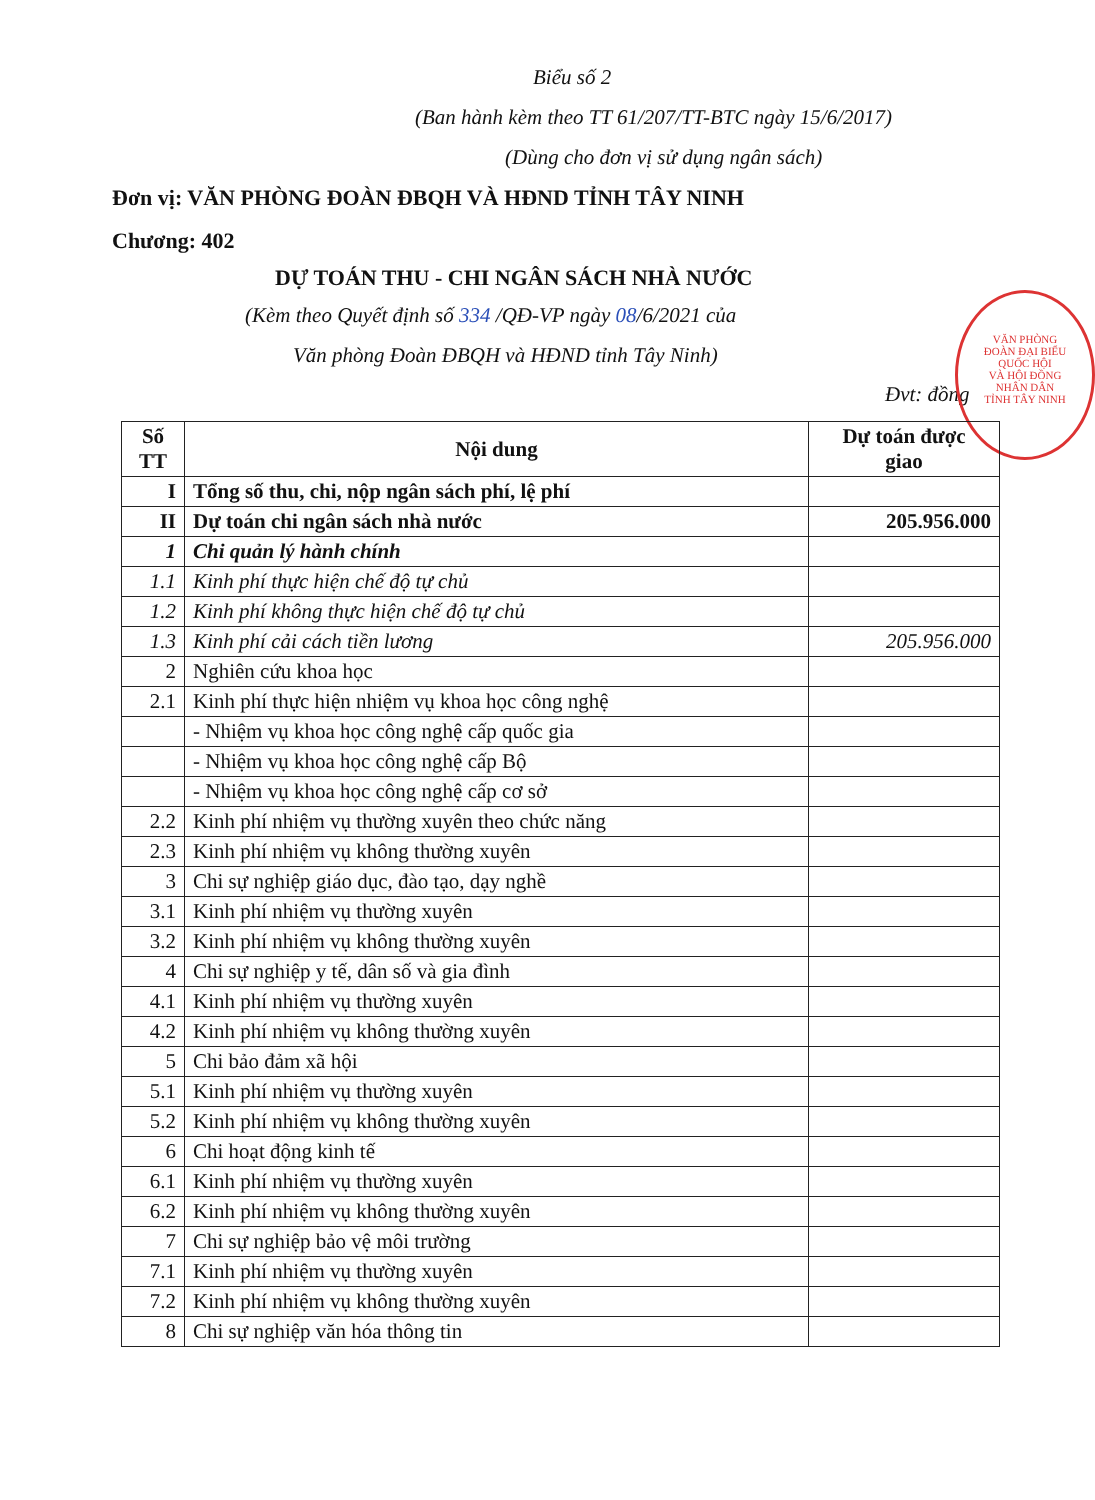Biểu số 2
(Ban hành kèm theo TT 61/207/TT-BTC ngày 15/6/2017)
(Dùng cho đơn vị sử dụng ngân sách)
Đơn vị: VĂN PHÒNG ĐOÀN ĐBQH VÀ HĐND TỈNH TÂY NINH
Chương: 402
DỰ TOÁN THU - CHI NGÂN SÁCH NHÀ NƯỚC
(Kèm theo Quyết định số 334 /QĐ-VP ngày 08/6/2021 của
Văn phòng Đoàn ĐBQH và HĐND tỉnh Tây Ninh)
Đvt: đồng
VĂN PHÒNG
ĐOÀN ĐẠI BIỂU
QUỐC HỘI
VÀ HỘI ĐỒNG
NHÂN DÂN
TỈNH TÂY NINH
| Số TT | Nội dung | Dự toán được giao |
| --- | --- | --- |
| I | Tổng số thu, chi, nộp ngân sách phí, lệ phí | |
| II | Dự toán chi ngân sách nhà nước | 205.956.000 |
| 1 | Chi quản lý hành chính | |
| 1.1 | Kinh phí thực hiện chế độ tự chủ | |
| 1.2 | Kinh phí không thực hiện chế độ tự chủ | |
| 1.3 | Kinh phí cải cách tiền lương | 205.956.000 |
| 2 | Nghiên cứu khoa học | |
| 2.1 | Kinh phí thực hiện nhiệm vụ khoa học công nghệ | |
| | - Nhiệm vụ khoa học công nghệ cấp quốc gia | |
| | - Nhiệm vụ khoa học công nghệ cấp Bộ | |
| | - Nhiệm vụ khoa học công nghệ cấp cơ sở | |
| 2.2 | Kinh phí nhiệm vụ thường xuyên theo chức năng | |
| 2.3 | Kinh phí nhiệm vụ không thường xuyên | |
| 3 | Chi sự nghiệp giáo dục, đào tạo, dạy nghề | |
| 3.1 | Kinh phí nhiệm vụ thường xuyên | |
| 3.2 | Kinh phí nhiệm vụ không thường xuyên | |
| 4 | Chi sự nghiệp y tế, dân số và gia đình | |
| 4.1 | Kinh phí nhiệm vụ thường xuyên | |
| 4.2 | Kinh phí nhiệm vụ không thường xuyên | |
| 5 | Chi bảo đảm xã hội | |
| 5.1 | Kinh phí nhiệm vụ thường xuyên | |
| 5.2 | Kinh phí nhiệm vụ không thường xuyên | |
| 6 | Chi hoạt động kinh tế | |
| 6.1 | Kinh phí nhiệm vụ thường xuyên | |
| 6.2 | Kinh phí nhiệm vụ không thường xuyên | |
| 7 | Chi sự nghiệp bảo vệ môi trường | |
| 7.1 | Kinh phí nhiệm vụ thường xuyên | |
| 7.2 | Kinh phí nhiệm vụ không thường xuyên | |
| 8 | Chi sự nghiệp văn hóa thông tin | |